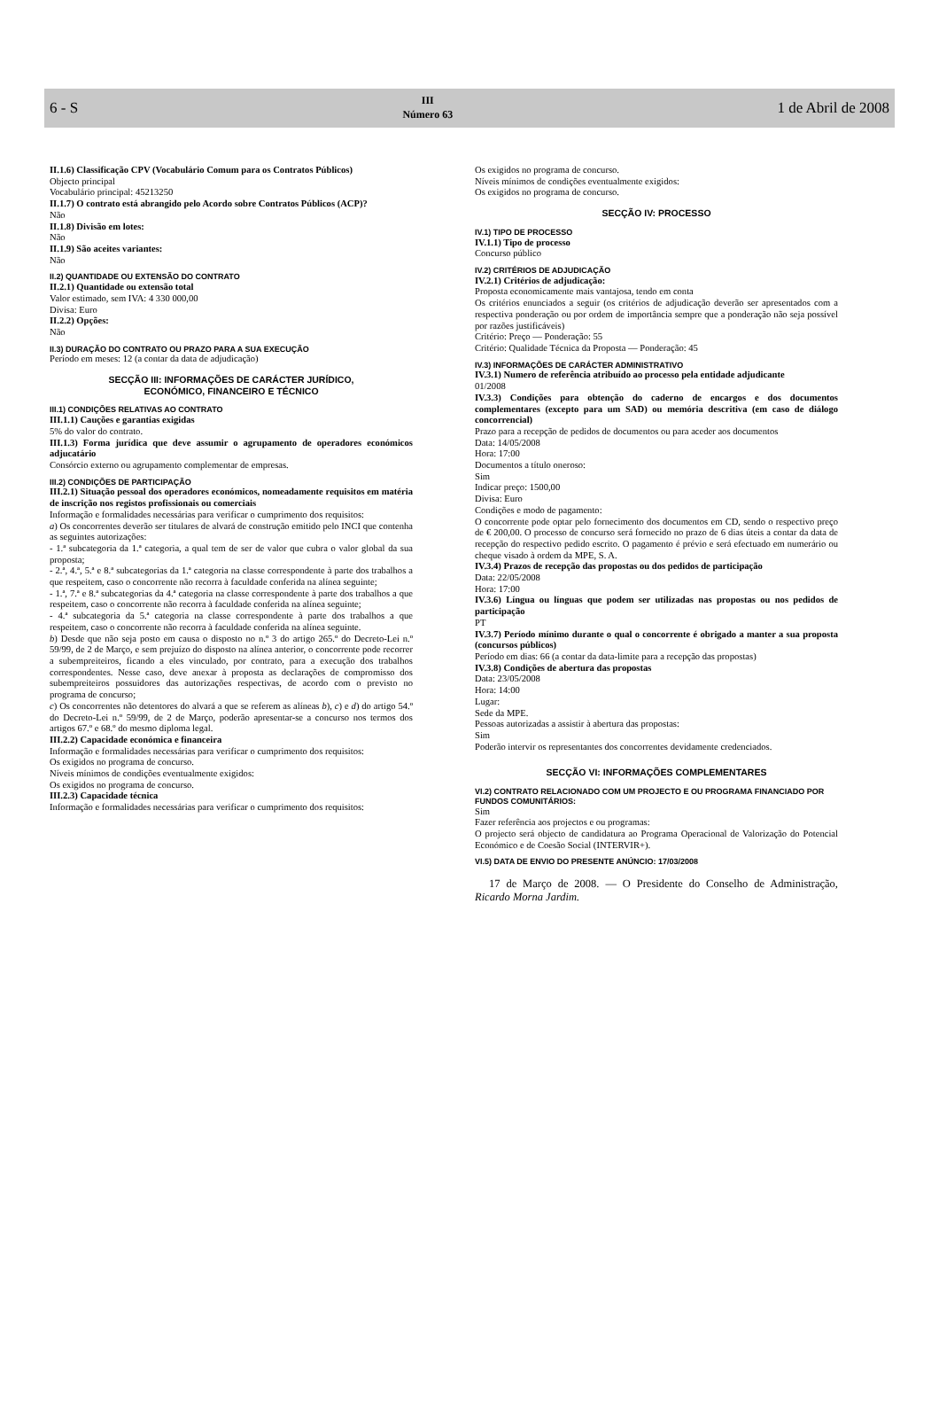6 - S
III
Número 63
1 de Abril de 2008
II.1.6) Classificação CPV (Vocabulário Comum para os Contratos Públicos)
Objecto principal
Vocabulário principal: 45213250
II.1.7) O contrato está abrangido pelo Acordo sobre Contratos Públicos (ACP)?
Não
II.1.8) Divisão em lotes:
Não
II.1.9) São aceites variantes:
Não
II.2) QUANTIDADE OU EXTENSÃO DO CONTRATO
II.2.1) Quantidade ou extensão total
Valor estimado, sem IVA: 4 330 000,00
Divisa: Euro
II.2.2) Opções:
Não
II.3) DURAÇÃO DO CONTRATO OU PRAZO PARA A SUA EXECUÇÃO
Período em meses: 12 (a contar da data de adjudicação)
SECÇÃO III: INFORMAÇÕES DE CARÁCTER JURÍDICO,
ECONÓMICO, FINANCEIRO E TÉCNICO
III.1) CONDIÇÕES RELATIVAS AO CONTRATO
III.1.1) Cauções e garantias exigidas
5% do valor do contrato.
III.1.3) Forma jurídica que deve assumir o agrupamento de operadores económicos adjucatário
Consórcio externo ou agrupamento complementar de empresas.
III.2) CONDIÇÕES DE PARTICIPAÇÃO
III.2.1) Situação pessoal dos operadores económicos, nomeadamente requisitos em matéria de inscrição nos registos profissionais ou comerciais
Informação e formalidades necessárias para verificar o cumprimento dos requisitos:
a) Os concorrentes deverão ser titulares de alvará de construção emitido pelo INCI que contenha as seguintes autorizações:
- 1.ª subcategoria da 1.ª categoria, a qual tem de ser de valor que cubra o valor global da sua proposta;
- 2.ª, 4.ª, 5.ª e 8.ª subcategorias da 1.ª categoria na classe correspondente à parte dos trabalhos a que respeitem, caso o concorrente não recorra à faculdade conferida na alínea seguinte;
- 1.ª, 7.ª e 8.ª subcategorias da 4.ª categoria na classe correspondente à parte dos trabalhos a que respeitem, caso o concorrente não recorra à faculdade conferida na alínea seguinte;
- 4.ª subcategoria da 5.ª categoria na classe correspondente à parte dos trabalhos a que respeitem, caso o concorrente não recorra à faculdade conferida na alínea seguinte.
b) Desde que não seja posto em causa o disposto no n.º 3 do artigo 265.º do Decreto-Lei n.º 59/99, de 2 de Março, e sem prejuízo do disposto na alínea anterior, o concorrente pode recorrer a subempreiteiros, ficando a eles vinculado, por contrato, para a execução dos trabalhos correspondentes. Nesse caso, deve anexar à proposta as declarações de compromisso dos subempreiteiros possuidores das autorizações respectivas, de acordo com o previsto no programa de concurso;
c) Os concorrentes não detentores do alvará a que se referem as alíneas b), c) e d) do artigo 54.º do Decreto-Lei n.º 59/99, de 2 de Março, poderão apresentar-se a concurso nos termos dos artigos 67.º e 68.º do mesmo diploma legal.
III.2.2) Capacidade económica e financeira
Informação e formalidades necessárias para verificar o cumprimento dos requisitos:
Os exigidos no programa de concurso.
Níveis mínimos de condições eventualmente exigidos:
Os exigidos no programa de concurso.
III.2.3) Capacidade técnica
Informação e formalidades necessárias para verificar o cumprimento dos requisitos:
Os exigidos no programa de concurso.
Níveis mínimos de condições eventualmente exigidos:
Os exigidos no programa de concurso.
SECÇÃO IV: PROCESSO
IV.1) TIPO DE PROCESSO
IV.1.1) Tipo de processo
Concurso público
IV.2) CRITÉRIOS DE ADJUDICAÇÃO
IV.2.1) Critérios de adjudicação:
Proposta economicamente mais vantajosa, tendo em conta
Os critérios enunciados a seguir (os critérios de adjudicação deverão ser apresentados com a respectiva ponderação ou por ordem de importância sempre que a ponderação não seja possível por razões justificáveis)
Critério: Preço — Ponderação: 55
Critério: Qualidade Técnica da Proposta — Ponderação: 45
IV.3) INFORMAÇÕES DE CARÁCTER ADMINISTRATIVO
IV.3.1) Numero de referência atribuído ao processo pela entidade adjudicante
01/2008
IV.3.3) Condições para obtenção do caderno de encargos e dos documentos complementares (excepto para um SAD) ou memória descritiva (em caso de diálogo concorrencial)
Prazo para a recepção de pedidos de documentos ou para aceder aos documentos
Data: 14/05/2008
Hora: 17:00
Documentos a título oneroso:
Sim
Indicar preço: 1500,00
Divisa: Euro
Condições e modo de pagamento:
O concorrente pode optar pelo fornecimento dos documentos em CD, sendo o respectivo preço de € 200,00. O processo de concurso será fornecido no prazo de 6 dias úteis a contar da data de recepção do respectivo pedido escrito. O pagamento é prévio e será efectuado em numerário ou cheque visado à ordem da MPE, S. A.
IV.3.4) Prazos de recepção das propostas ou dos pedidos de participação
Data: 22/05/2008
Hora: 17:00
IV.3.6) Língua ou línguas que podem ser utilizadas nas propostas ou nos pedidos de participação
PT
IV.3.7) Período mínimo durante o qual o concorrente é obrigado a manter a sua proposta (concursos públicos)
Período em dias: 66 (a contar da data-limite para a recepção das propostas)
IV.3.8) Condições de abertura das propostas
Data: 23/05/2008
Hora: 14:00
Lugar:
Sede da MPE.
Pessoas autorizadas a assistir à abertura das propostas:
Sim
Poderão intervir os representantes dos concorrentes devidamente credenciados.
SECÇÃO VI: INFORMAÇÕES COMPLEMENTARES
VI.2) CONTRATO RELACIONADO COM UM PROJECTO E OU PROGRAMA FINANCIADO POR FUNDOS COMUNITÁRIOS:
Sim
Fazer referência aos projectos e ou programas:
O projecto será objecto de candidatura ao Programa Operacional de Valorização do Potencial Económico e de Coesão Social (INTERVIR+).
VI.5) DATA DE ENVIO DO PRESENTE ANÚNCIO: 17/03/2008
17 de Março de 2008. — O Presidente do Conselho de Administração, Ricardo Morna Jardim.